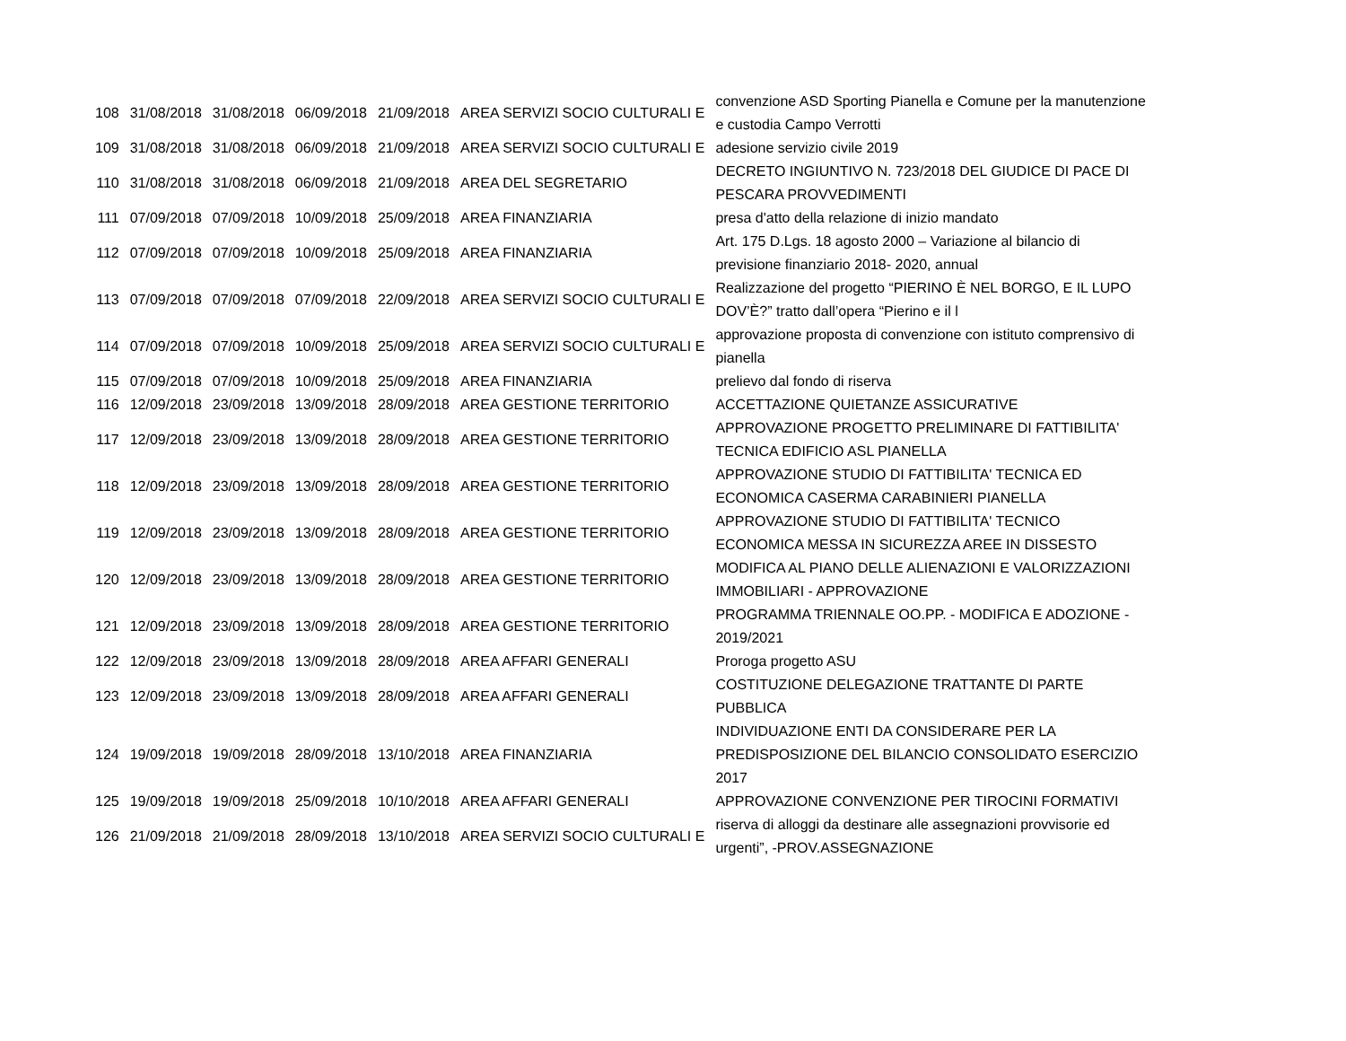| 108 | 31/08/2018 | 31/08/2018 | 06/09/2018 | 21/09/2018 | AREA SERVIZI SOCIO CULTURALI E | convenzione ASD Sporting Pianella e Comune per la manutenzione e custodia Campo Verrotti |
| 109 | 31/08/2018 | 31/08/2018 | 06/09/2018 | 21/09/2018 | AREA SERVIZI SOCIO CULTURALI E | adesione servizio civile 2019 |
| 110 | 31/08/2018 | 31/08/2018 | 06/09/2018 | 21/09/2018 | AREA DEL SEGRETARIO | DECRETO INGIUNTIVO N. 723/2018 DEL GIUDICE DI PACE DI PESCARA PROVVEDIMENTI |
| 111 | 07/09/2018 | 07/09/2018 | 10/09/2018 | 25/09/2018 | AREA FINANZIARIA | presa d'atto della relazione di inizio mandato |
| 112 | 07/09/2018 | 07/09/2018 | 10/09/2018 | 25/09/2018 | AREA FINANZIARIA | Art. 175 D.Lgs. 18 agosto 2000 – Variazione al bilancio di previsione finanziario 2018- 2020, annual |
| 113 | 07/09/2018 | 07/09/2018 | 07/09/2018 | 22/09/2018 | AREA SERVIZI SOCIO CULTURALI E | Realizzazione del progetto “PIERINO È NEL BORGO, E IL LUPO DOV’È?” tratto dall’opera “Pierino e il l |
| 114 | 07/09/2018 | 07/09/2018 | 10/09/2018 | 25/09/2018 | AREA SERVIZI SOCIO CULTURALI E | approvazione proposta di convenzione con istituto comprensivo di pianella |
| 115 | 07/09/2018 | 07/09/2018 | 10/09/2018 | 25/09/2018 | AREA FINANZIARIA | prelievo dal fondo di riserva |
| 116 | 12/09/2018 | 23/09/2018 | 13/09/2018 | 28/09/2018 | AREA GESTIONE TERRITORIO | ACCETTAZIONE QUIETANZE ASSICURATIVE |
| 117 | 12/09/2018 | 23/09/2018 | 13/09/2018 | 28/09/2018 | AREA GESTIONE TERRITORIO | APPROVAZIONE PROGETTO PRELIMINARE DI FATTIBILITA' TECNICA EDIFICIO ASL PIANELLA |
| 118 | 12/09/2018 | 23/09/2018 | 13/09/2018 | 28/09/2018 | AREA GESTIONE TERRITORIO | APPROVAZIONE STUDIO DI FATTIBILITA' TECNICA ED ECONOMICA CASERMA CARABINIERI PIANELLA |
| 119 | 12/09/2018 | 23/09/2018 | 13/09/2018 | 28/09/2018 | AREA GESTIONE TERRITORIO | APPROVAZIONE STUDIO DI FATTIBILITA' TECNICO ECONOMICA MESSA IN SICUREZZA AREE IN DISSESTO |
| 120 | 12/09/2018 | 23/09/2018 | 13/09/2018 | 28/09/2018 | AREA GESTIONE TERRITORIO | MODIFICA AL PIANO DELLE ALIENAZIONI E VALORIZZAZIONI IMMOBILIARI - APPROVAZIONE |
| 121 | 12/09/2018 | 23/09/2018 | 13/09/2018 | 28/09/2018 | AREA GESTIONE TERRITORIO | PROGRAMMA TRIENNALE OO.PP. - MODIFICA E ADOZIONE - 2019/2021 |
| 122 | 12/09/2018 | 23/09/2018 | 13/09/2018 | 28/09/2018 | AREA AFFARI GENERALI | Proroga progetto ASU |
| 123 | 12/09/2018 | 23/09/2018 | 13/09/2018 | 28/09/2018 | AREA AFFARI GENERALI | COSTITUZIONE DELEGAZIONE TRATTANTE DI PARTE PUBBLICA |
| 124 | 19/09/2018 | 19/09/2018 | 28/09/2018 | 13/10/2018 | AREA FINANZIARIA | INDIVIDUAZIONE ENTI DA CONSIDERARE PER LA PREDISPOSIZIONE DEL BILANCIO CONSOLIDATO ESERCIZIO 2017 |
| 125 | 19/09/2018 | 19/09/2018 | 25/09/2018 | 10/10/2018 | AREA AFFARI GENERALI | APPROVAZIONE CONVENZIONE PER TIROCINI FORMATIVI |
| 126 | 21/09/2018 | 21/09/2018 | 28/09/2018 | 13/10/2018 | AREA SERVIZI SOCIO CULTURALI E | riserva di alloggi da destinare alle assegnazioni provvisorie ed urgenti”, -PROV.ASSEGNAZIONE |